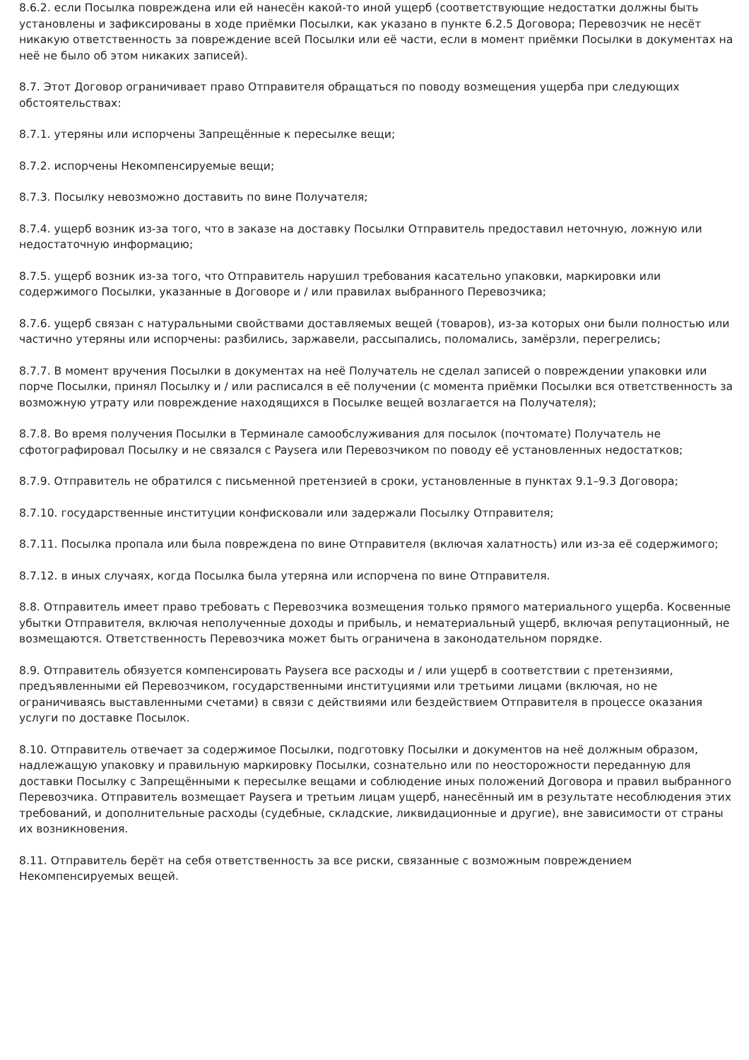8.6.2. если Посылка повреждена или ей нанесён какой-то иной ущерб (соответствующие недостатки должны быть установлены и зафиксированы в ходе приёмки Посылки, как указано в пункте 6.2.5 Договора; Перевозчик не несёт никакую ответственность за повреждение всей Посылки или её части, если в момент приёмки Посылки в документах на неё не было об этом никаких записей).
8.7. Этот Договор ограничивает право Отправителя обращаться по поводу возмещения ущерба при следующих обстоятельствах:
8.7.1. утеряны или испорчены Запрещённые к пересылке вещи;
8.7.2. испорчены Некомпенсируемые вещи;
8.7.3. Посылку невозможно доставить по вине Получателя;
8.7.4. ущерб возник из-за того, что в заказе на доставку Посылки Отправитель предоставил неточную, ложную или недостаточную информацию;
8.7.5. ущерб возник из-за того, что Отправитель нарушил требования касательно упаковки, маркировки или содержимого Посылки, указанные в Договоре и / или правилах выбранного Перевозчика;
8.7.6. ущерб связан с натуральными свойствами доставляемых вещей (товаров), из-за которых они были полностью или частично утеряны или испорчены: разбились, заржавели, рассыпались, поломались, замёрзли, перегрелись;
8.7.7. В момент вручения Посылки в документах на неё Получатель не сделал записей о повреждении упаковки или порче Посылки, принял Посылку и / или расписался в её получении (с момента приёмки Посылки вся ответственность за возможную утрату или повреждение находящихся в Посылке вещей возлагается на Получателя);
8.7.8. Во время получения Посылки в Терминале самообслуживания для посылок (почтомате) Получатель не сфотографировал Посылку и не связался с Paysera или Перевозчиком по поводу её установленных недостатков;
8.7.9. Отправитель не обратился с письменной претензией в сроки, установленные в пунктах 9.1–9.3 Договора;
8.7.10. государственные институции конфисковали или задержали Посылку Отправителя;
8.7.11. Посылка пропала или была повреждена по вине Отправителя (включая халатность) или из-за её содержимого;
8.7.12. в иных случаях, когда Посылка была утеряна или испорчена по вине Отправителя.
8.8. Отправитель имеет право требовать с Перевозчика возмещения только прямого материального ущерба. Косвенные убытки Отправителя, включая неполученные доходы и прибыль, и нематериальный ущерб, включая репутационный, не возмещаются. Ответственность Перевозчика может быть ограничена в законодательном порядке.
8.9. Отправитель обязуется компенсировать Paysera все расходы и / или ущерб в соответствии с претензиями, предъявленными ей Перевозчиком, государственными институциями или третьими лицами (включая, но не ограничиваясь выставленными счетами) в связи с действиями или бездействием Отправителя в процессе оказания услуги по доставке Посылок.
8.10. Отправитель отвечает за содержимое Посылки, подготовку Посылки и документов на неё должным образом, надлежащую упаковку и правильную маркировку Посылки, сознательно или по неосторожности переданную для доставки Посылку с Запрещёнными к пересылке вещами и соблюдение иных положений Договора и правил выбранного Перевозчика. Отправитель возмещает Paysera и третьим лицам ущерб, нанесённый им в результате несоблюдения этих требований, и дополнительные расходы (судебные, складские, ликвидационные и другие), вне зависимости от страны их возникновения.
8.11. Отправитель берёт на себя ответственность за все риски, связанные с возможным повреждением Некомпенсируемых вещей.